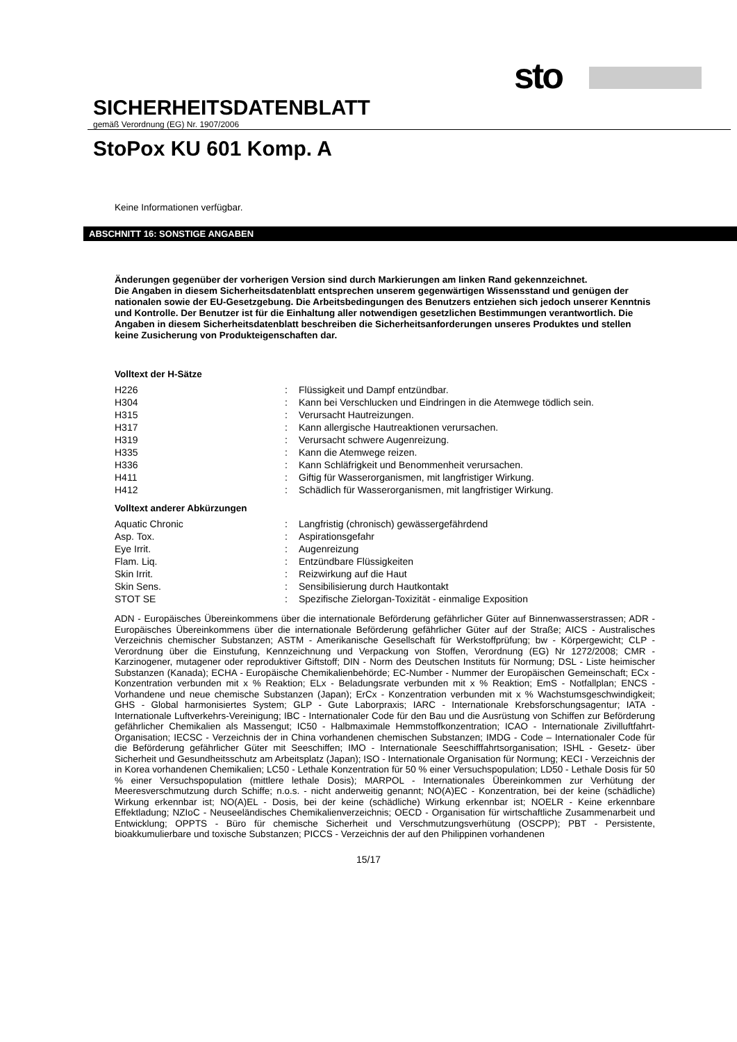sto
SICHERHEITSDATENBLATT
gemäß Verordnung (EG) Nr. 1907/2006
StoPox KU 601 Komp. A
Keine Informationen verfügbar.
ABSCHNITT 16: SONSTIGE ANGABEN
Änderungen gegenüber der vorherigen Version sind durch Markierungen am linken Rand gekennzeichnet.
Die Angaben in diesem Sicherheitsdatenblatt entsprechen unserem gegenwärtigen Wissensstand und genügen der nationalen sowie der EU-Gesetzgebung. Die Arbeitsbedingungen des Benutzers entziehen sich jedoch unserer Kenntnis und Kontrolle. Der Benutzer ist für die Einhaltung aller notwendigen gesetzlichen Bestimmungen verantwortlich. Die Angaben in diesem Sicherheitsdatenblatt beschreiben die Sicherheitsanforderungen unseres Produktes und stellen keine Zusicherung von Produkteigenschaften dar.
Volltext der H-Sätze
| H226 | : | Flüssigkeit und Dampf entzündbar. |
| H304 | : | Kann bei Verschlucken und Eindringen in die Atemwege tödlich sein. |
| H315 | : | Verursacht Hautreizungen. |
| H317 | : | Kann allergische Hautreaktionen verursachen. |
| H319 | : | Verursacht schwere Augenreizung. |
| H335 | : | Kann die Atemwege reizen. |
| H336 | : | Kann Schläfrigkeit und Benommenheit verursachen. |
| H411 | : | Giftig für Wasserorganismen, mit langfristiger Wirkung. |
| H412 | : | Schädlich für Wasserorganismen, mit langfristiger Wirkung. |
Volltext anderer Abkürzungen
| Aquatic Chronic | : | Langfristig (chronisch) gewässergefährdend |
| Asp. Tox. | : | Aspirationsgefahr |
| Eye Irrit. | : | Augenreizung |
| Flam. Liq. | : | Entzündbare Flüssigkeiten |
| Skin Irrit. | : | Reizwirkung auf die Haut |
| Skin Sens. | : | Sensibilisierung durch Hautkontakt |
| STOT SE | : | Spezifische Zielorgan-Toxizität - einmalige Exposition |
ADN - Europäisches Übereinkommens über die internationale Beförderung gefährlicher Güter auf Binnenwasserstrassen; ADR - Europäisches Übereinkommens über die internationale Beförderung gefährlicher Güter auf der Straße; AICS - Australisches Verzeichnis chemischer Substanzen; ASTM - Amerikanische Gesellschaft für Werkstoffprüfung; bw - Körpergewicht; CLP - Verordnung über die Einstufung, Kennzeichnung und Verpackung von Stoffen, Verordnung (EG) Nr 1272/2008; CMR - Karzinogener, mutagener oder reproduktiver Giftstoff; DIN - Norm des Deutschen Instituts für Normung; DSL - Liste heimischer Substanzen (Kanada); ECHA - Europäische Chemikalienbehörde; EC-Number - Nummer der Europäischen Gemeinschaft; ECx - Konzentration verbunden mit x % Reaktion; ELx - Beladungsrate verbunden mit x % Reaktion; EmS - Notfallplan; ENCS - Vorhandene und neue chemische Substanzen (Japan); ErCx - Konzentration verbunden mit x % Wachstumsgeschwindigkeit; GHS - Global harmonisiertes System; GLP - Gute Laborpraxis; IARC - Internationale Krebsforschungsagentur; IATA - Internationale Luftverkehrs-Vereinigung; IBC - Internationaler Code für den Bau und die Ausrüstung von Schiffen zur Beförderung gefährlicher Chemikalien als Massengut; IC50 - Halbmaximale Hemmstoffkonzentration; ICAO - Internationale Zivilluftfahrt-Organisation; IECSC - Verzeichnis der in China vorhandenen chemischen Substanzen; IMDG - Code – Internationaler Code für die Beförderung gefährlicher Güter mit Seeschiffen; IMO - Internationale Seeschifffahrtsorganisation; ISHL - Gesetz- über Sicherheit und Gesundheitsschutz am Arbeitsplatz (Japan); ISO - Internationale Organisation für Normung; KECI - Verzeichnis der in Korea vorhandenen Chemikalien; LC50 - Lethale Konzentration für 50 % einer Versuchspopulation; LD50 - Lethale Dosis für 50 % einer Versuchspopulation (mittlere lethale Dosis); MARPOL - Internationales Übereinkommen zur Verhütung der Meeresverschmutzung durch Schiffe; n.o.s. - nicht anderweitig genannt; NO(A)EC - Konzentration, bei der keine (schädliche) Wirkung erkennbar ist; NO(A)EL - Dosis, bei der keine (schädliche) Wirkung erkennbar ist; NOELR - Keine erkennbare Effektladung; NZIoC - Neuseeländisches Chemikalienverzeichnis; OECD - Organisation für wirtschaftliche Zusammenarbeit und Entwicklung; OPPTS - Büro für chemische Sicherheit und Verschmutzungsverhütung (OSCPP); PBT - Persistente, bioakkumulierbare und toxische Substanzen; PICCS - Verzeichnis der auf den Philippinen vorhandenen
15/17